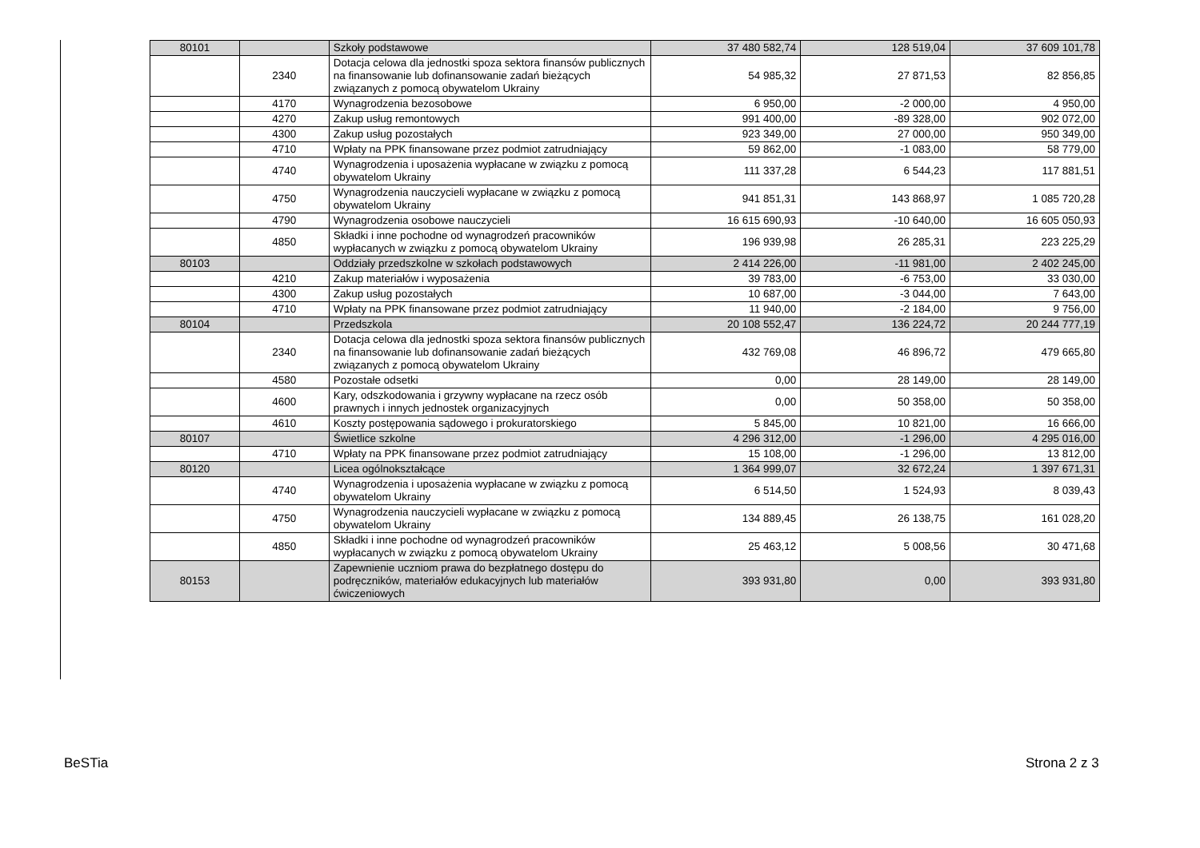| 80101 | | Szkoły podstawowe | 37 480 582,74 | 128 519,04 | 37 609 101,78 |
| | 2340 | Dotacja celowa dla jednostki spoza sektora finansów publicznych na finansowanie lub dofinansowanie zadań bieżących związanych z pomocą obywatelom Ukrainy | 54 985,32 | 27 871,53 | 82 856,85 |
| | 4170 | Wynagrodzenia bezosobowe | 6 950,00 | -2 000,00 | 4 950,00 |
| | 4270 | Zakup usług remontowych | 991 400,00 | -89 328,00 | 902 072,00 |
| | 4300 | Zakup usług pozostałych | 923 349,00 | 27 000,00 | 950 349,00 |
| | 4710 | Wpłaty na PPK finansowane przez podmiot zatrudniający | 59 862,00 | -1 083,00 | 58 779,00 |
| | 4740 | Wynagrodzenia i uposażenia wypłacane w związku z pomocą obywatelom Ukrainy | 111 337,28 | 6 544,23 | 117 881,51 |
| | 4750 | Wynagrodzenia nauczycieli wypłacane w związku z pomocą obywatelom Ukrainy | 941 851,31 | 143 868,97 | 1 085 720,28 |
| | 4790 | Wynagrodzenia osobowe nauczycieli | 16 615 690,93 | -10 640,00 | 16 605 050,93 |
| | 4850 | Składki i inne pochodne od wynagrodzeń pracowników wypłacanych w związku z pomocą obywatelom Ukrainy | 196 939,98 | 26 285,31 | 223 225,29 |
| 80103 | | Oddziały przedszkolne w szkołach podstawowych | 2 414 226,00 | -11 981,00 | 2 402 245,00 |
| | 4210 | Zakup materiałów i wyposażenia | 39 783,00 | -6 753,00 | 33 030,00 |
| | 4300 | Zakup usług pozostałych | 10 687,00 | -3 044,00 | 7 643,00 |
| | 4710 | Wpłaty na PPK finansowane przez podmiot zatrudniający | 11 940,00 | -2 184,00 | 9 756,00 |
| 80104 | | Przedszkola | 20 108 552,47 | 136 224,72 | 20 244 777,19 |
| | 2340 | Dotacja celowa dla jednostki spoza sektora finansów publicznych na finansowanie lub dofinansowanie zadań bieżących związanych z pomocą obywatelom Ukrainy | 432 769,08 | 46 896,72 | 479 665,80 |
| | 4580 | Pozostałe odsetki | 0,00 | 28 149,00 | 28 149,00 |
| | 4600 | Kary, odszkodowania i grzywny wypłacane na rzecz osób prawnych i innych jednostek organizacyjnych | 0,00 | 50 358,00 | 50 358,00 |
| | 4610 | Koszty postępowania sądowego i prokuratorskiego | 5 845,00 | 10 821,00 | 16 666,00 |
| 80107 | | Świetlice szkolne | 4 296 312,00 | -1 296,00 | 4 295 016,00 |
| | 4710 | Wpłaty na PPK finansowane przez podmiot zatrudniający | 15 108,00 | -1 296,00 | 13 812,00 |
| 80120 | | Licea ogólnokształcące | 1 364 999,07 | 32 672,24 | 1 397 671,31 |
| | 4740 | Wynagrodzenia i uposażenia wypłacane w związku z pomocą obywatelom Ukrainy | 6 514,50 | 1 524,93 | 8 039,43 |
| | 4750 | Wynagrodzenia nauczycieli wypłacane w związku z pomocą obywatelom Ukrainy | 134 889,45 | 26 138,75 | 161 028,20 |
| | 4850 | Składki i inne pochodne od wynagrodzeń pracowników wypłacanych w związku z pomocą obywatelom Ukrainy | 25 463,12 | 5 008,56 | 30 471,68 |
| 80153 | | Zapewnienie uczniom prawa do bezpłatnego dostępu do podręczników, materiałów edukacyjnych lub materiałów ćwiczeniowych | 393 931,80 | 0,00 | 393 931,80 |
BeSTia Strona 2 z 3